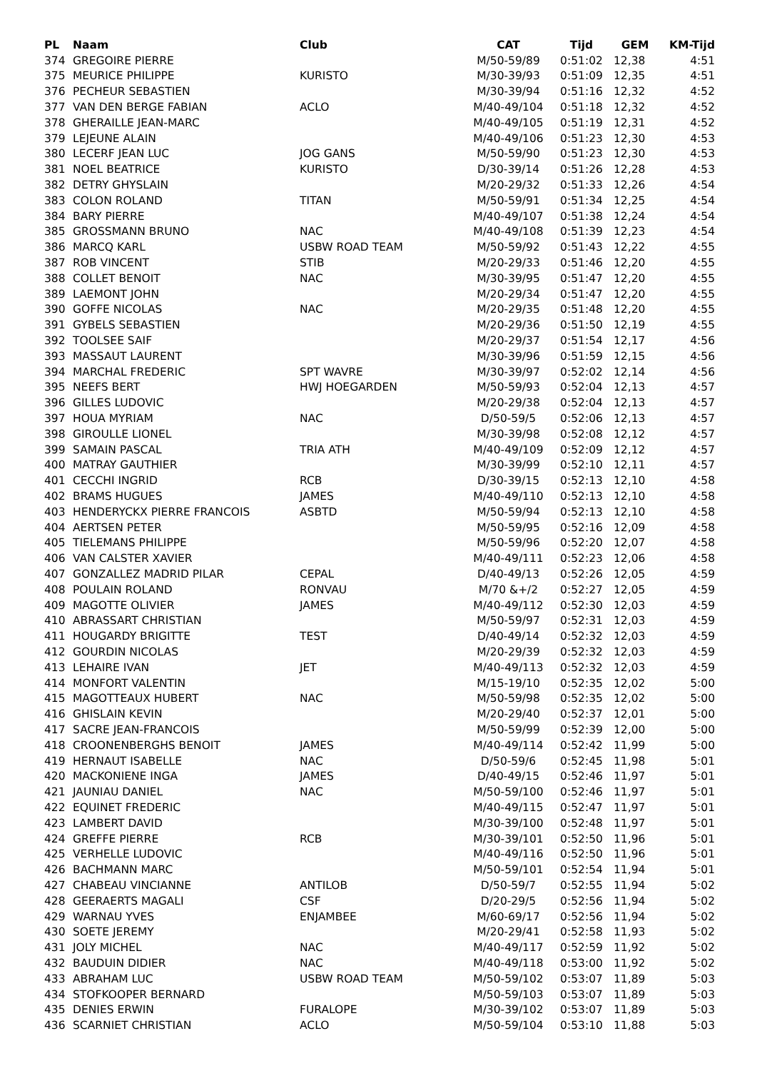| PL | Naam | Club | CAT | Tijd | GEM | KM-Tijd |
| --- | --- | --- | --- | --- | --- | --- |
| 374 | GREGOIRE PIERRE | | M/50-59/89 | 0:51:02 | 12,38 | 4:51 |
| 375 | MEURICE PHILIPPE | KURISTO | M/30-39/93 | 0:51:09 | 12,35 | 4:51 |
| 376 | PECHEUR SEBASTIEN | | M/30-39/94 | 0:51:16 | 12,32 | 4:52 |
| 377 | VAN DEN BERGE FABIAN | ACLO | M/40-49/104 | 0:51:18 | 12,32 | 4:52 |
| 378 | GHERAILLE JEAN-MARC | | M/40-49/105 | 0:51:19 | 12,31 | 4:52 |
| 379 | LEJEUNE ALAIN | | M/40-49/106 | 0:51:23 | 12,30 | 4:53 |
| 380 | LECERF JEAN LUC | JOG GANS | M/50-59/90 | 0:51:23 | 12,30 | 4:53 |
| 381 | NOEL BEATRICE | KURISTO | D/30-39/14 | 0:51:26 | 12,28 | 4:53 |
| 382 | DETRY GHYSLAIN | | M/20-29/32 | 0:51:33 | 12,26 | 4:54 |
| 383 | COLON ROLAND | TITAN | M/50-59/91 | 0:51:34 | 12,25 | 4:54 |
| 384 | BARY PIERRE | | M/40-49/107 | 0:51:38 | 12,24 | 4:54 |
| 385 | GROSSMANN BRUNO | NAC | M/40-49/108 | 0:51:39 | 12,23 | 4:54 |
| 386 | MARCQ KARL | USBW ROAD TEAM | M/50-59/92 | 0:51:43 | 12,22 | 4:55 |
| 387 | ROB VINCENT | STIB | M/20-29/33 | 0:51:46 | 12,20 | 4:55 |
| 388 | COLLET BENOIT | NAC | M/30-39/95 | 0:51:47 | 12,20 | 4:55 |
| 389 | LAEMONT JOHN | | M/20-29/34 | 0:51:47 | 12,20 | 4:55 |
| 390 | GOFFE NICOLAS | NAC | M/20-29/35 | 0:51:48 | 12,20 | 4:55 |
| 391 | GYBELS SEBASTIEN | | M/20-29/36 | 0:51:50 | 12,19 | 4:55 |
| 392 | TOOLSEE SAIF | | M/20-29/37 | 0:51:54 | 12,17 | 4:56 |
| 393 | MASSAUT LAURENT | | M/30-39/96 | 0:51:59 | 12,15 | 4:56 |
| 394 | MARCHAL FREDERIC | SPT WAVRE | M/30-39/97 | 0:52:02 | 12,14 | 4:56 |
| 395 | NEEFS BERT | HWJ HOEGARDEN | M/50-59/93 | 0:52:04 | 12,13 | 4:57 |
| 396 | GILLES LUDOVIC | | M/20-29/38 | 0:52:04 | 12,13 | 4:57 |
| 397 | HOUA MYRIAM | NAC | D/50-59/5 | 0:52:06 | 12,13 | 4:57 |
| 398 | GIROULLE LIONEL | | M/30-39/98 | 0:52:08 | 12,12 | 4:57 |
| 399 | SAMAIN PASCAL | TRIA ATH | M/40-49/109 | 0:52:09 | 12,12 | 4:57 |
| 400 | MATRAY GAUTHIER | | M/30-39/99 | 0:52:10 | 12,11 | 4:57 |
| 401 | CECCHI INGRID | RCB | D/30-39/15 | 0:52:13 | 12,10 | 4:58 |
| 402 | BRAMS HUGUES | JAMES | M/40-49/110 | 0:52:13 | 12,10 | 4:58 |
| 403 | HENDERYCKX PIERRE FRANCOIS | ASBTD | M/50-59/94 | 0:52:13 | 12,10 | 4:58 |
| 404 | AERTSEN PETER | | M/50-59/95 | 0:52:16 | 12,09 | 4:58 |
| 405 | TIELEMANS PHILIPPE | | M/50-59/96 | 0:52:20 | 12,07 | 4:58 |
| 406 | VAN CALSTER XAVIER | | M/40-49/111 | 0:52:23 | 12,06 | 4:58 |
| 407 | GONZALLEZ MADRID PILAR | CEPAL | D/40-49/13 | 0:52:26 | 12,05 | 4:59 |
| 408 | POULAIN ROLAND | RONVAU | M/70 &+/2 | 0:52:27 | 12,05 | 4:59 |
| 409 | MAGOTTE OLIVIER | JAMES | M/40-49/112 | 0:52:30 | 12,03 | 4:59 |
| 410 | ABRASSART CHRISTIAN | | M/50-59/97 | 0:52:31 | 12,03 | 4:59 |
| 411 | HOUGARDY BRIGITTE | TEST | D/40-49/14 | 0:52:32 | 12,03 | 4:59 |
| 412 | GOURDIN NICOLAS | | M/20-29/39 | 0:52:32 | 12,03 | 4:59 |
| 413 | LEHAIRE IVAN | JET | M/40-49/113 | 0:52:32 | 12,03 | 4:59 |
| 414 | MONFORT VALENTIN | | M/15-19/10 | 0:52:35 | 12,02 | 5:00 |
| 415 | MAGOTTEAUX HUBERT | NAC | M/50-59/98 | 0:52:35 | 12,02 | 5:00 |
| 416 | GHISLAIN KEVIN | | M/20-29/40 | 0:52:37 | 12,01 | 5:00 |
| 417 | SACRE JEAN-FRANCOIS | | M/50-59/99 | 0:52:39 | 12,00 | 5:00 |
| 418 | CROONENBERGHS BENOIT | JAMES | M/40-49/114 | 0:52:42 | 11,99 | 5:00 |
| 419 | HERNAUT ISABELLE | NAC | D/50-59/6 | 0:52:45 | 11,98 | 5:01 |
| 420 | MACKONIENE INGA | JAMES | D/40-49/15 | 0:52:46 | 11,97 | 5:01 |
| 421 | JAUNIAU DANIEL | NAC | M/50-59/100 | 0:52:46 | 11,97 | 5:01 |
| 422 | EQUINET FREDERIC | | M/40-49/115 | 0:52:47 | 11,97 | 5:01 |
| 423 | LAMBERT DAVID | | M/30-39/100 | 0:52:48 | 11,97 | 5:01 |
| 424 | GREFFE PIERRE | RCB | M/30-39/101 | 0:52:50 | 11,96 | 5:01 |
| 425 | VERHELLE LUDOVIC | | M/40-49/116 | 0:52:50 | 11,96 | 5:01 |
| 426 | BACHMANN MARC | | M/50-59/101 | 0:52:54 | 11,94 | 5:01 |
| 427 | CHABEAU VINCIANNE | ANTILOB | D/50-59/7 | 0:52:55 | 11,94 | 5:02 |
| 428 | GEERAERTS MAGALI | CSF | D/20-29/5 | 0:52:56 | 11,94 | 5:02 |
| 429 | WARNAU YVES | ENJAMBEE | M/60-69/17 | 0:52:56 | 11,94 | 5:02 |
| 430 | SOETE JEREMY | | M/20-29/41 | 0:52:58 | 11,93 | 5:02 |
| 431 | JOLY MICHEL | NAC | M/40-49/117 | 0:52:59 | 11,92 | 5:02 |
| 432 | BAUDUIN DIDIER | NAC | M/40-49/118 | 0:53:00 | 11,92 | 5:02 |
| 433 | ABRAHAM LUC | USBW ROAD TEAM | M/50-59/102 | 0:53:07 | 11,89 | 5:03 |
| 434 | STOFKOOPER BERNARD | | M/50-59/103 | 0:53:07 | 11,89 | 5:03 |
| 435 | DENIES ERWIN | FURALOPE | M/30-39/102 | 0:53:07 | 11,89 | 5:03 |
| 436 | SCARNIET CHRISTIAN | ACLO | M/50-59/104 | 0:53:10 | 11,88 | 5:03 |